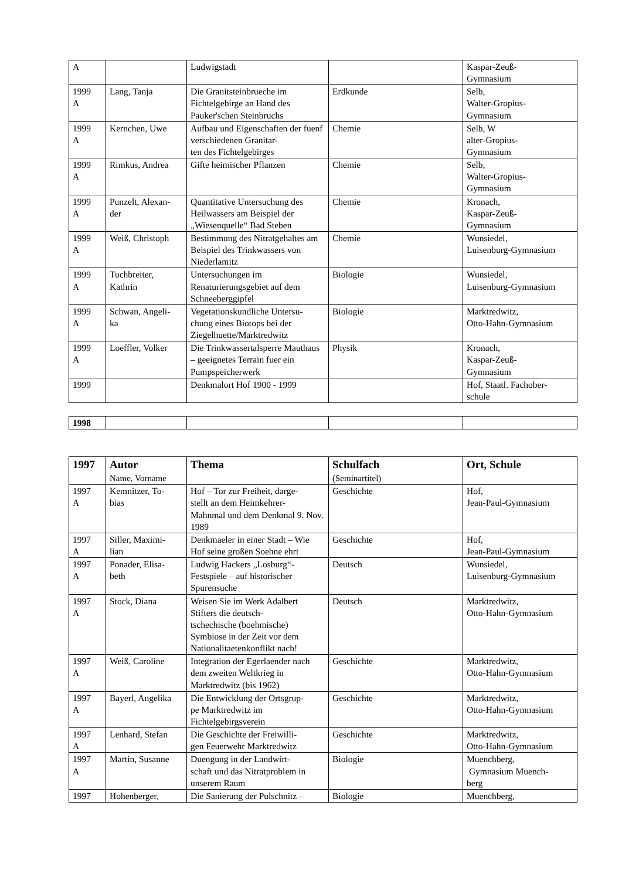| A | | Ludwigstadt | | Kaspar-Zeuß- Gymnasium |
| 1999 A | Lang, Tanja | Die Granitsteinbrueche im Fichtelgebirge an Hand des Pauker'schen Steinbruchs | Erdkunde | Selb, Walter-Gropius- Gymnasium |
| 1999 A | Kernchen, Uwe | Aufbau und Eigenschaften der fuenf verschiedenen Granitar- ten des Fichtelgebirges | Chemie | Selb, W alter-Gropius- Gymnasium |
| 1999 A | Rimkus, Andrea | Gifte heimischer Pflanzen | Chemie | Selb, Walter-Gropius- Gymnasium |
| 1999 A | Punzelt, Alexan- der | Quantitative Untersuchung des Heilwassers am Beispiel der „Wiesenquelle“ Bad Steben | Chemie | Kronach, Kaspar-Zeuß- Gymnasium |
| 1999 A | Weiß, Christoph | Bestimmung des Nitratgehaltes am Beispiel des Trinkwassers von Niederlamitz | Chemie | Wunsiedel, Luisenburg-Gymnasium |
| 1999 A | Tuchbreiter, Kathrin | Untersuchungen im Renaturierungsgebiet auf dem Schneeberggipfel | Biologie | Wunsiedel, Luisenburg-Gymnasium |
| 1999 A | Schwan, Angeli- ka | Vegetationskundliche Untersu- chung eines Biotops bei der Ziegelhuette/Marktredwitz | Biologie | Marktredwitz, Otto-Hahn-Gymnasium |
| 1999 A | Loeffler, Volker | Die Trinkwassertalsperre Mauthaus – geeignetes Terrain fuer ein Pumpspeicherwerk | Physik | Kronach, Kaspar-Zeuß- Gymnasium |
| 1999 | | Denkmalort Hof 1900 - 1999 | | Hof, Staatl. Fachober- schule |
| 1998 | | | | |
| 1997 | Autor Name, Vorname | Thema | Schulfach (Seminartitel) | Ort, Schule |
| --- | --- | --- | --- | --- |
| 1997 A | Kemnitzer, To- bias | Hof – Tor zur Freiheit, darge- stellt an dem Heimkehrer- Mahnmal und dem Denkmal 9. Nov. 1989 | Geschichte | Hof, Jean-Paul-Gymnasium |
| 1997 A | Siller, Maximi- lian | Denkmaeler in einer Stadt – Wie Hof seine großen Soehne ehrt | Geschichte | Hof, Jean-Paul-Gymnasium |
| 1997 A | Ponader, Elisa- beth | Ludwig Hackers „Losburg“- Festspiele – auf historischer Spurensuche | Deutsch | Wunsiedel, Luisenburg-Gymnasium |
| 1997 A | Stock, Diana | Weisen Sie im Werk Adalbert Stifters die deutsch- tschechische (boehmische) Symbiose in der Zeit vor dem Nationalitaetenkonflikt nach! | Deutsch | Marktredwitz, Otto-Hahn-Gymnasium |
| 1997 A | Weiß, Caroline | Integration der Egerlaender nach dem zweiten Weltkrieg in Marktredwitz (bis 1962) | Geschichte | Marktredwitz, Otto-Hahn-Gymnasium |
| 1997 A | Bayerl, Angelika | Die Entwicklung der Ortsgrup- pe Marktredwitz im Fichtelgebirgsverein | Geschichte | Marktredwitz, Otto-Hahn-Gymnasium |
| 1997 A | Lenhard, Stefan | Die Geschichte der Freiwilli- gen Feuerwehr Marktredwitz | Geschichte | Marktredwitz, Otto-Hahn-Gymnasium |
| 1997 A | Martin, Susanne | Duengung in der Landwirt- schaft und das Nitratproblem in unserem Raum | Biologie | Muenchberg, Gymnasium Muench- berg |
| 1997 | Hohenberger, | Die Sanierung der Pulschnitz – | Biologie | Muenchberg, |